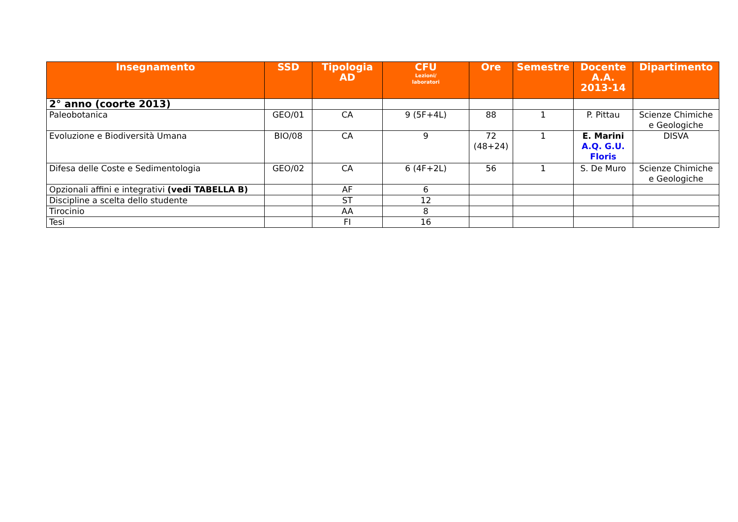| Insegnamento | SSD | Tipologia AD | CFU Lezioni/ laboratori | Ore | Semestre | Docente A.A. 2013-14 | Dipartimento |
| --- | --- | --- | --- | --- | --- | --- | --- |
| 2° anno (coorte 2013) | | | | | | | |
| Paleobotanica | GEO/01 | CA | 9 (5F+4L) | 88 | 1 | P. Pittau | Scienze Chimiche e Geologiche |
| Evoluzione e Biodiversità Umana | BIO/08 | CA | 9 | 72 (48+24) | 1 | E. Marini A.Q. G.U. Floris | DISVA |
| Difesa delle Coste e Sedimentologia | GEO/02 | CA | 6 (4F+2L) | 56 | 1 | S. De Muro | Scienze Chimiche e Geologiche |
| Opzionali affini e integrativi (vedi TABELLA B) | | AF | 6 | | | | |
| Discipline a scelta dello studente | | ST | 12 | | | | |
| Tirocinio | | AA | 8 | | | | |
| Tesi | | FI | 16 | | | | |